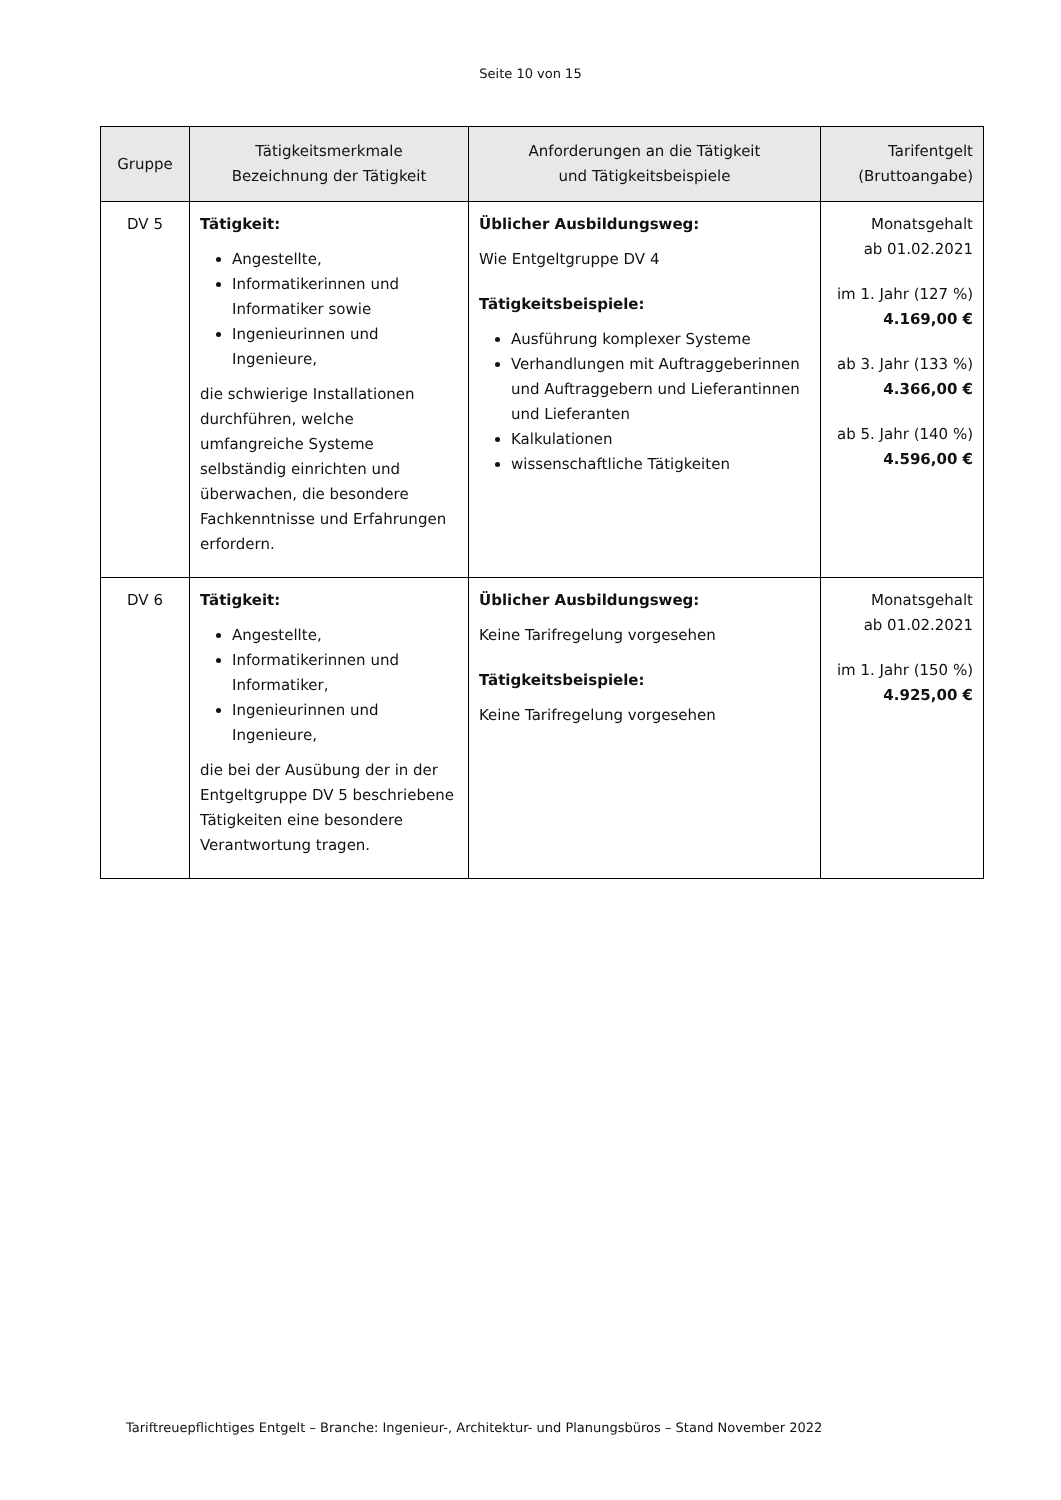Seite 10 von 15
| Gruppe | Tätigkeitsmerkmale Bezeichnung der Tätigkeit | Anforderungen an die Tätigkeit und Tätigkeitsbeispiele | Tarifentgelt (Bruttoangabe) |
| --- | --- | --- | --- |
| DV 5 | Tätigkeit: Angestellte, Informatikerinnen und Informatiker sowie Ingenieurinnen und Ingenieure, die schwierige Installationen durchführen, welche umfangreiche Systeme selbständig einrichten und überwachen, die besondere Fachkenntnisse und Erfahrungen erfordern. | Üblicher Ausbildungsweg: Wie Entgeltgruppe DV 4 Tätigkeitsbeispiele: Ausführung komplexer Systeme Verhandlungen mit Auftraggeberinnen und Auftraggebern und Lieferantinnen und Lieferanten Kalkulationen wissenschaftliche Tätigkeiten | Monatsgehalt ab 01.02.2021 im 1. Jahr (127 %) 4.169,00 € ab 3. Jahr (133 %) 4.366,00 € ab 5. Jahr (140 %) 4.596,00 € |
| DV 6 | Tätigkeit: Angestellte, Informatikerinnen und Informatiker, Ingenieurinnen und Ingenieure, die bei der Ausübung der in der Entgeltgruppe DV 5 beschriebene Tätigkeiten eine besondere Verantwortung tragen. | Üblicher Ausbildungsweg: Keine Tarifregelung vorgesehen Tätigkeitsbeispiele: Keine Tarifregelung vorgesehen | Monatsgehalt ab 01.02.2021 im 1. Jahr (150 %) 4.925,00 € |
Tariftreuepflichtiges Entgelt – Branche: Ingenieur-, Architektur- und Planungsbüros – Stand November 2022